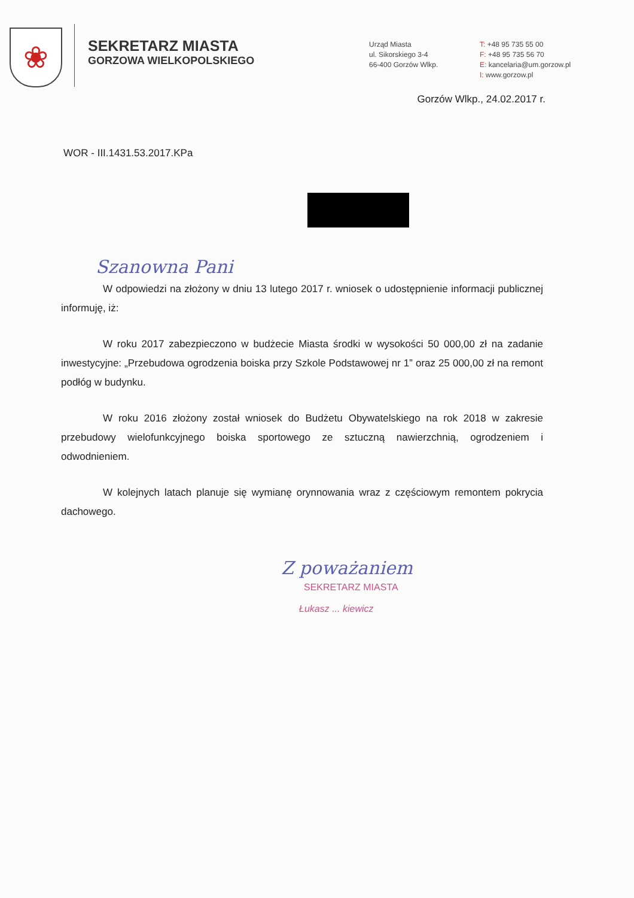❀
SEKRETARZ MIASTA
GORZOWA WIELKOPOLSKIEGO
Urząd Miasta
ul. Sikorskiego 3-4
66-400 Gorzów Wlkp.
T: +48 95 735 55 00
F: +48 95 735 56 70
E: kancelaria@um.gorzow.pl
I: www.gorzow.pl
Gorzów Wlkp., 24.02.2017 r.
WOR - III.1431.53.2017.KPa
Szanowna Pani
W odpowiedzi na złożony w dniu 13 lutego 2017 r. wniosek o udostępnienie informacji publicznej informuję, iż:
W roku 2017 zabezpieczono w budżecie Miasta środki w wysokości 50 000,00 zł na zadanie inwestycyjne: „Przebudowa ogrodzenia boiska przy Szkole Podstawowej nr 1” oraz 25 000,00 zł na remont podłóg w budynku.
W roku 2016 złożony został wniosek do Budżetu Obywatelskiego na rok 2018 w zakresie przebudowy wielofunkcyjnego boiska sportowego ze sztuczną nawierzchnią, ogrodzeniem i odwodnieniem.
W kolejnych latach planuje się wymianę orynnowania wraz z częściowym remontem pokrycia dachowego.
Z poważaniem
SEKRETARZ MIASTA
Łukasz ... kiewicz